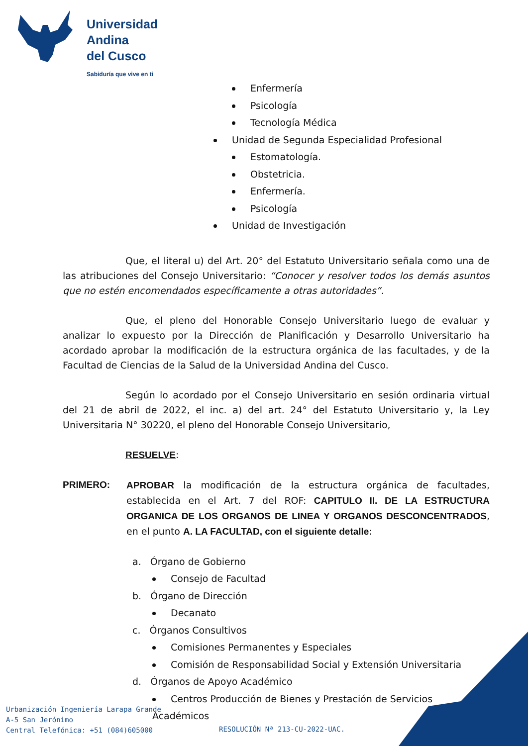Universidad
Andina
del Cusco
Sabiduría que vive en ti
Enfermería
Psicología
Tecnología Médica
Unidad de Segunda Especialidad Profesional
Estomatología.
Obstetricia.
Enfermería.
Psicología
Unidad de Investigación
Que, el literal u) del Art. 20° del Estatuto Universitario señala como una de las atribuciones del Consejo Universitario: “Conocer y resolver todos los demás asuntos que no estén encomendados específicamente a otras autoridades”.
Que, el pleno del Honorable Consejo Universitario luego de evaluar y analizar lo expuesto por la Dirección de Planificación y Desarrollo Universitario ha acordado aprobar la modificación de la estructura orgánica de las facultades, y de la Facultad de Ciencias de la Salud de la Universidad Andina del Cusco.
Según lo acordado por el Consejo Universitario en sesión ordinaria virtual del 21 de abril de 2022, el inc. a) del art. 24° del Estatuto Universitario y, la Ley Universitaria N° 30220, el pleno del Honorable Consejo Universitario,
RESUELVE:
PRIMERO: APROBAR la modificación de la estructura orgánica de facultades, establecida en el Art. 7 del ROF: CAPITULO II. DE LA ESTRUCTURA ORGANICA DE LOS ORGANOS DE LINEA Y ORGANOS DESCONCENTRADOS, en el punto A. LA FACULTAD, con el siguiente detalle:
a. Órgano de Gobierno
Consejo de Facultad
b. Órgano de Dirección
Decanato
c. Órganos Consultivos
Comisiones Permanentes y Especiales
Comisión de Responsabilidad Social y Extensión Universitaria
d. Órganos de Apoyo Académico
Centros Producción de Bienes y Prestación de Servicios Académicos
Urbanización Ingeniería Larapa Grande
A-5 San Jerónimo
Central Telefónica: +51 (084)605000
RESOLUCIÓN Nª 213-CU-2022-UAC.